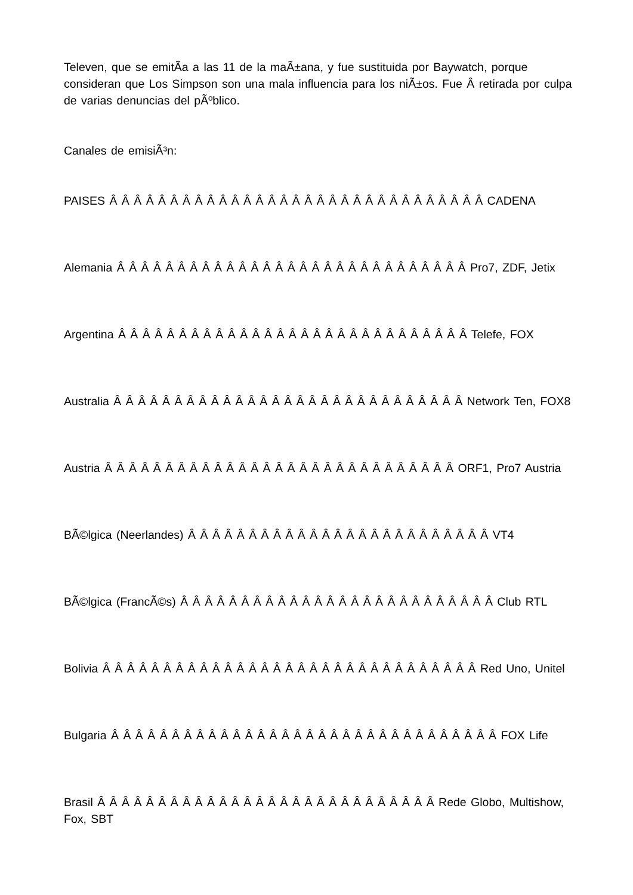Televen, que se emitÃ­a a las 11 de la maÃ±ana, y fue sustituida por Baywatch, porque consideran que Los Simpson son una mala influencia para los niÃ±os. Fue Â retirada por culpa de varias denuncias del pÃºblico.
Canales de emisiÃ³n:
PAISES Â Â Â Â Â Â Â Â Â Â Â Â Â Â Â Â Â Â Â Â Â Â Â Â Â Â Â Â Â Â Â CADENA
Alemania Â Â Â Â Â Â Â Â Â Â Â Â Â Â Â Â Â Â Â Â Â Â Â Â Â Â Â Â Â Pro7, ZDF, Jetix
Argentina Â Â Â Â Â Â Â Â Â Â Â Â Â Â Â Â Â Â Â Â Â Â Â Â Â Â Â Â Â Telefe, FOX
Australia Â Â Â Â Â Â Â Â Â Â Â Â Â Â Â Â Â Â Â Â Â Â Â Â Â Â Â Â Â Network Ten, FOX8
Austria Â Â Â Â Â Â Â Â Â Â Â Â Â Â Â Â Â Â Â Â Â Â Â Â Â Â Â Â Â ORF1, Pro7 Austria
BÃ©lgica (Neerlandes) Â Â Â Â Â Â Â Â Â Â Â Â Â Â Â Â Â Â Â Â Â Â Â Â Â VT4
BÃ©lgica (FrancÃ©s) Â Â Â Â Â Â Â Â Â Â Â Â Â Â Â Â Â Â Â Â Â Â Â Â Â Â Club RTL
Bolivia Â Â Â Â Â Â Â Â Â Â Â Â Â Â Â Â Â Â Â Â Â Â Â Â Â Â Â Â Â Â Â Red Uno, Unitel
Bulgaria Â Â Â Â Â Â Â Â Â Â Â Â Â Â Â Â Â Â Â Â Â Â Â Â Â Â Â Â Â Â Â Â FOX Life
Brasil Â Â Â Â Â Â Â Â Â Â Â Â Â Â Â Â Â Â Â Â Â Â Â Â Â Â Â Â Rede Globo, Multishow, Fox, SBT